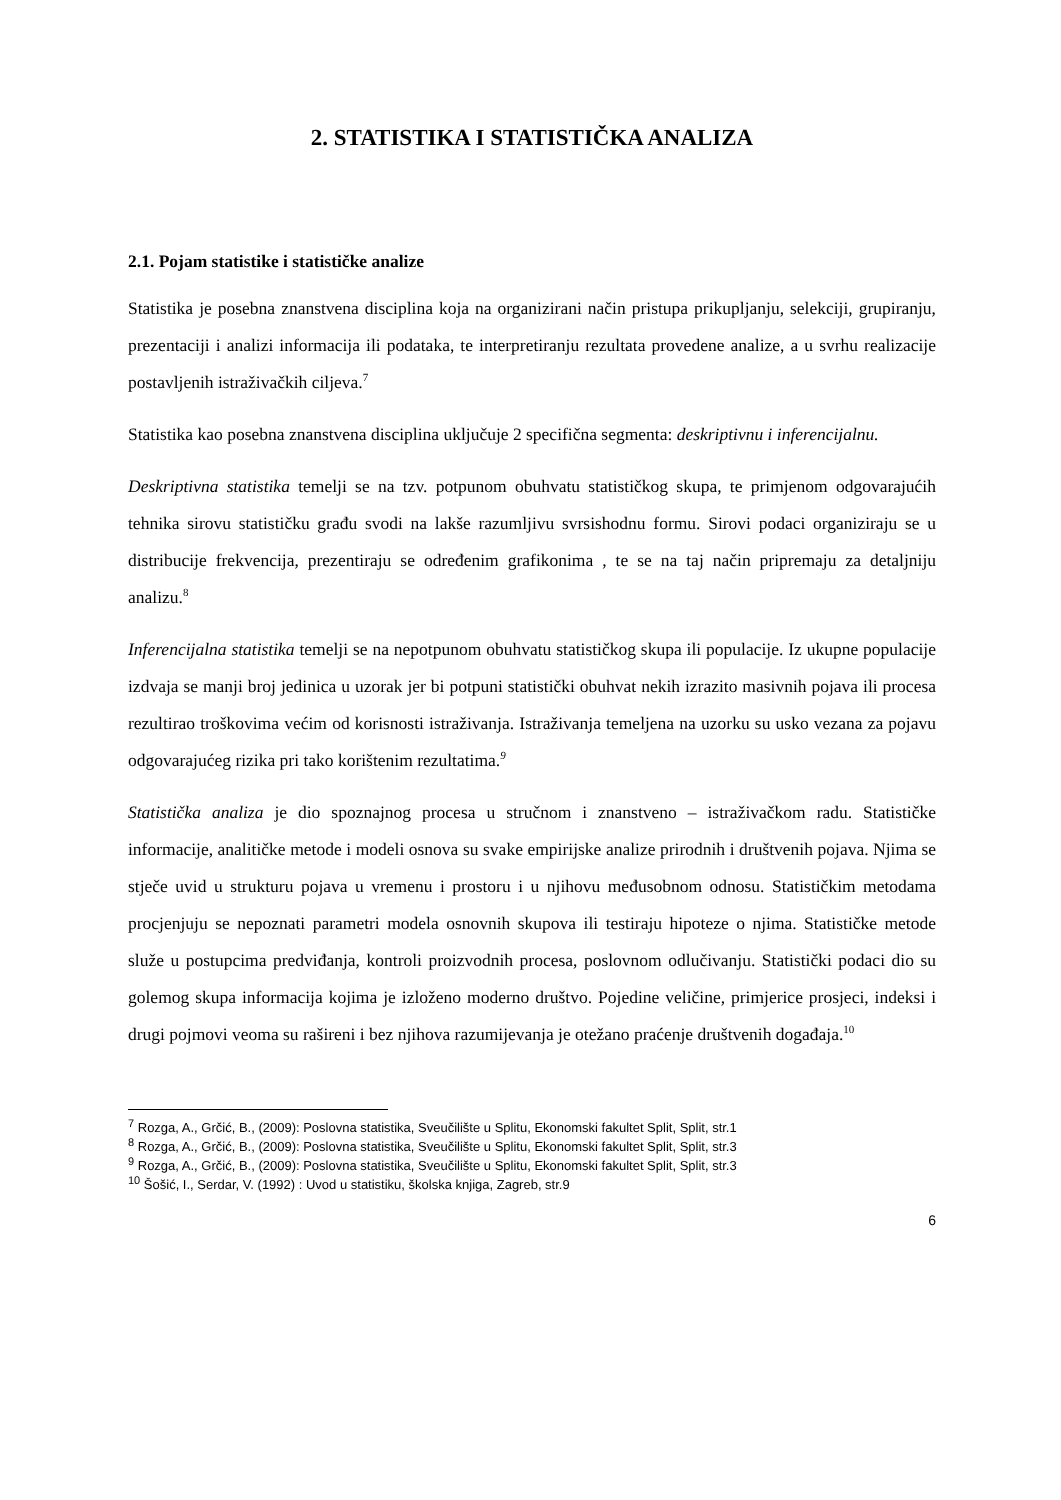2. STATISTIKA I STATISTIČKA ANALIZA
2.1. Pojam statistike i statističke analize
Statistika je posebna znanstvena disciplina koja na organizirani način pristupa prikupljanju, selekciji, grupiranju, prezentaciji i analizi informacija ili podataka, te interpretiranju rezultata provedene analize, a u svrhu realizacije postavljenih istraživačkih ciljeva.<sup>7</sup>
Statistika kao posebna znanstvena disciplina uključuje 2 specifična segmenta: deskriptivnu i inferencijalnu.
Deskriptivna statistika temelji se na tzv. potpunom obuhvatu statističkog skupa, te primjenom odgovarajućih tehnika sirovu statističku građu svodi na lakše razumljivu svrsishodnu formu. Sirovi podaci organiziraju se u distribucije frekvencija, prezentiraju se određenim grafikonima , te se na taj način pripremaju za detaljniju analizu.<sup>8</sup>
Inferencijalna statistika temelji se na nepotpunom obuhvatu statističkog skupa ili populacije. Iz ukupne populacije izdvaja se manji broj jedinica u uzorak jer bi potpuni statistički obuhvat nekih izrazito masivnih pojava ili procesa rezultirao troškovima većim od korisnosti istraživanja. Istraživanja temeljena na uzorku su usko vezana za pojavu odgovarajućeg rizika pri tako korištenim rezultatima.<sup>9</sup>
Statistička analiza je dio spoznajnog procesa u stručnom i znanstveno – istraživačkom radu. Statističke informacije, analitičke metode i modeli osnova su svake empirijske analize prirodnih i društvenih pojava. Njima se stječe uvid u strukturu pojava u vremenu i prostoru i u njihovu međusobnom odnosu. Statističkim metodama procjenjuju se nepoznati parametri modela osnovnih skupova ili testiraju hipoteze o njima. Statističke metode služe u postupcima predviđanja, kontroli proizvodnih procesa, poslovnom odlučivanju. Statistički podaci dio su golemog skupa informacija kojima je izloženo moderno društvo. Pojedine veličine, primjerice prosjeci, indeksi i drugi pojmovi veoma su rašireni i bez njihova razumijevanja je otežano praćenje društvenih događaja.<sup>10</sup>
<sup>7</sup> Rozga, A., Grčić, B., (2009): Poslovna statistika, Sveučilište u Splitu, Ekonomski fakultet Split, Split, str.1
<sup>8</sup> Rozga, A., Grčić, B., (2009): Poslovna statistika, Sveučilište u Splitu, Ekonomski fakultet Split, Split, str.3
<sup>9</sup> Rozga, A., Grčić, B., (2009): Poslovna statistika, Sveučilište u Splitu, Ekonomski fakultet Split, Split, str.3
<sup>10</sup> Šošić, I., Serdar, V. (1992) : Uvod u statistiku, školska knjiga, Zagreb, str.9
6